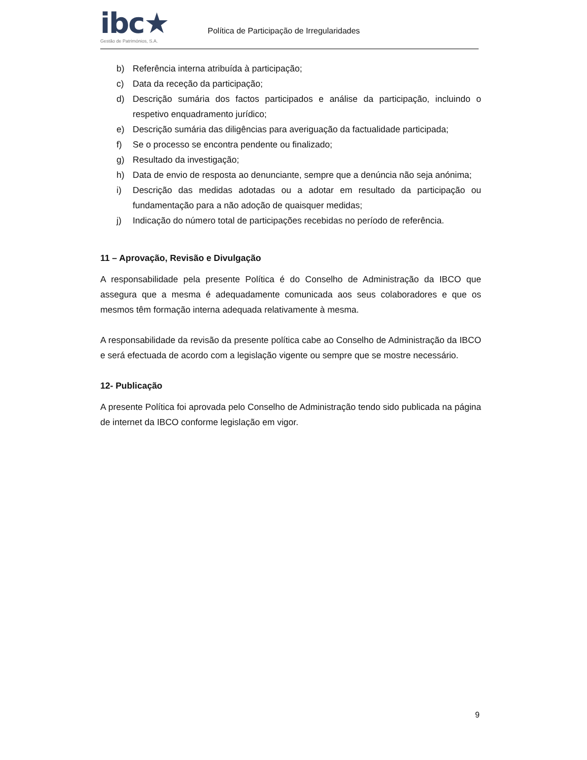ibc★
Gestão de Patrimónios, S.A.
Política de Participação de Irregularidades
b) Referência interna atribuída à participação;
c) Data da receção da participação;
d) Descrição sumária dos factos participados e análise da participação, incluindo o respetivo enquadramento jurídico;
e) Descrição sumária das diligências para averiguação da factualidade participada;
f) Se o processo se encontra pendente ou finalizado;
g) Resultado da investigação;
h) Data de envio de resposta ao denunciante, sempre que a denúncia não seja anónima;
i) Descrição das medidas adotadas ou a adotar em resultado da participação ou fundamentação para a não adoção de quaisquer medidas;
j) Indicação do número total de participações recebidas no período de referência.
11 – Aprovação, Revisão e Divulgação
A responsabilidade pela presente Política é do Conselho de Administração da IBCO que assegura que a mesma é adequadamente comunicada aos seus colaboradores e que os mesmos têm formação interna adequada relativamente à mesma.
A responsabilidade da revisão da presente política cabe ao Conselho de Administração da IBCO e será efectuada de acordo com a legislação vigente ou sempre que se mostre necessário.
12- Publicação
A presente Política foi aprovada pelo Conselho de Administração tendo sido publicada na página de internet da IBCO conforme legislação em vigor.
9